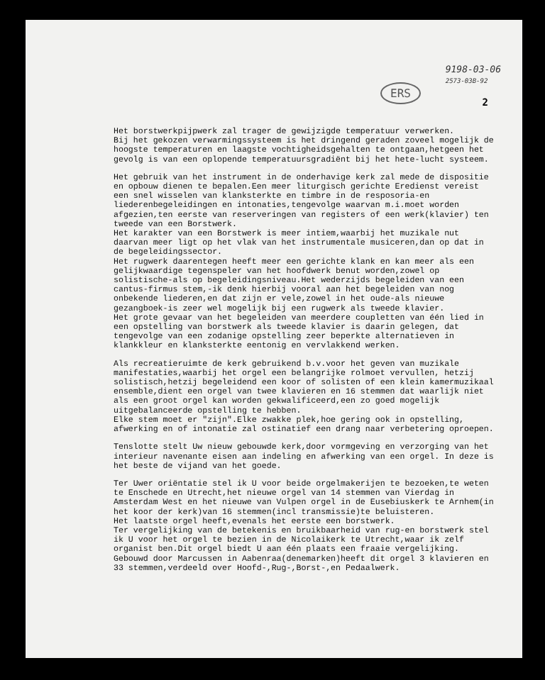9198-03-06
2573-03B-92
ERS
2
Het borstwerkpijpwerk zal trager de gewijzigde temperatuur verwerken. Bij het gekozen verwarmingssysteem is het dringend geraden zoveel mogelijk de hoogste temperaturen en laagste vochtigheidsgehalten te ontgaan,hetgeen het gevolg is van een oplopende temperatuursgradiënt bij het hete-lucht systeem.
Het gebruik van het instrument in de onderhavige kerk zal mede de dispositie en opbouw dienen te bepalen.Een meer liturgisch gerichte Eredienst vereist een snel wisselen van klanksterkte en timbre in de resposoria-en liederenbegeleidingen en intonaties,tengevolge waarvan m.i.moet worden afgezien,ten eerste van reserveringen van registers of een werk(klavier) ten tweede van een Borstwerk. Het karakter van een Borstwerk is meer intiem,waarbij het muzikale nut daarvan meer ligt op het vlak van het instrumentale musiceren,dan op dat in de begeleidingssector. Het rugwerk daarentegen heeft meer een gerichte klank en kan meer als een gelijkwaardige tegenspeler van het hoofdwerk benut worden,zowel op solistische-als op begeleidingsniveau.Het wederzijds begeleiden van een cantus-firmus stem,-ik denk hierbij vooral aan het begeleiden van nog onbekende liederen,en dat zijn er vele,zowel in het oude-als nieuwe gezangboek-is zeer wel mogelijk bij een rugwerk als tweede klavier. Het grote gevaar van het begeleiden van meerdere coupletten van één lied in een opstelling van borstwerk als tweede klavier is daarin gelegen, dat tengevolge van een zodanige opstelling zeer beperkte alternatieven in klankkleur en klanksterkte eentonig en vervlakkend werken.
Als recreatieruimte de kerk gebruikend b.v.voor het geven van muzikale manifestaties,waarbij het orgel een belangrijke rolmoet vervullen, hetzij solistisch,hetzij begeleidend een koor of solisten of een klein kamermuzikaal ensemble,dient een orgel van twee klavieren en 16 stemmen dat waarlijk niet als een groot orgel kan worden gekwalificeerd,een zo goed mogelijk uitgebalanceerde opstelling te hebben. Elke stem moet er "zijn".Elke zwakke plek,hoe gering ook in opstelling, afwerking en of intonatie zal ostinatief een drang naar verbetering oproepen.
Tenslotte stelt Uw nieuw gebouwde kerk,door vormgeving en verzorging van het interieur navenante eisen aan indeling en afwerking van een orgel. In deze is het beste de vijand van het goede.
Ter Uwer oriëntatie stel ik U voor beide orgelmakerijen te bezoeken,te weten te Enschede en Utrecht,het nieuwe orgel van 14 stemmen van Vierdag in Amsterdam West en het nieuwe van Vulpen orgel in de Eusebiuskerk te Arnhem(in het koor der kerk)van 16 stemmen(incl transmissie)te beluisteren. Het laatste orgel heeft,evenals het eerste een borstwerk. Ter vergelijking van de betekenis en bruikbaarheid van rug-en borstwerk stel ik U voor het orgel te bezien in de Nicolaikerk te Utrecht,waar ik zelf organist ben.Dit orgel biedt U aan één plaats een fraaie vergelijking. Gebouwd door Marcussen in Aabenraa(denemarken)heeft dit orgel 3 klavieren en 33 stemmen,verdeeld over Hoofd-,Rug-,Borst-,en Pedaalwerk.